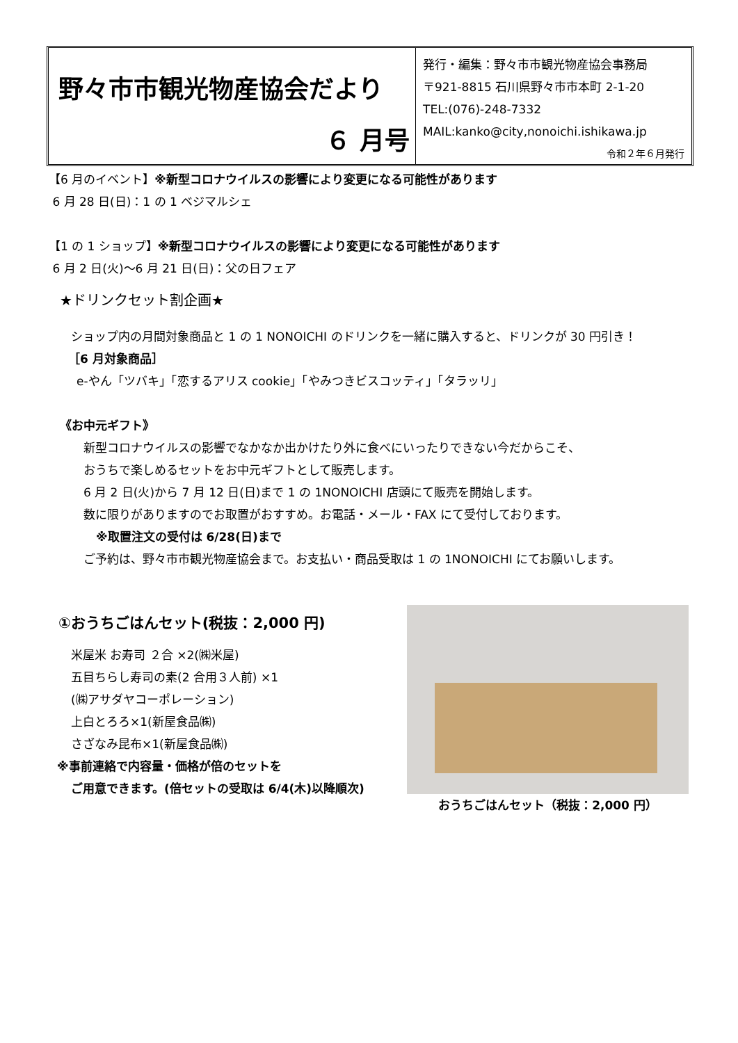野々市市観光物産協会だより
６ 月号
発行・編集：野々市市観光物産協会事務局
〒921-8815 石川県野々市市本町 2-1-20
TEL:(076)-248-7332
MAIL:kanko@city,nonoichi.ishikawa.jp
令和２年６月発行
【6 月のイベント】※新型コロナウイルスの影響により変更になる可能性があります
6 月 28 日(日)：1 の 1 ベジマルシェ
【1 の 1 ショップ】※新型コロナウイルスの影響により変更になる可能性があります
6 月 2 日(火)～6 月 21 日(日)：父の日フェア
★ドリンクセット割企画★
ショップ内の月間対象商品と 1 の 1 NONOICHI のドリンクを一緒に購入すると、ドリンクが 30 円引き！
［6 月対象商品］
e-やん「ツバキ」「恋するアリス cookie」「やみつきビスコッティ」「タラッリ」
《お中元ギフト》
新型コロナウイルスの影響でなかなか出かけたり外に食べにいったりできない今だからこそ、
おうちで楽しめるセットをお中元ギフトとして販売します。
6 月 2 日(火)から 7 月 12 日(日)まで 1 の 1NONOICHI 店頭にて販売を開始します。
数に限りがありますのでお取置がおすすめ。お電話・メール・FAX にて受付しております。
※取置注文の受付は 6/28(日)まで
ご予約は、野々市市観光物産協会まで。お支払い・商品受取は 1 の 1NONOICHI にてお願いします。
①おうちごはんセット(税抜：2,000 円)
米屋米 お寿司 ２合 ×2(㈱米屋)
五目ちらし寿司の素(2 合用３人前) ×1
(㈱アサダヤコーポレーション)
上白とろろ×1(新屋食品㈱)
さざなみ昆布×1(新屋食品㈱)
※事前連絡で内容量・価格が倍のセットを
ご用意できます。(倍セットの受取は 6/4(木)以降順次)
おうちごはんセット（税抜：2,000 円）